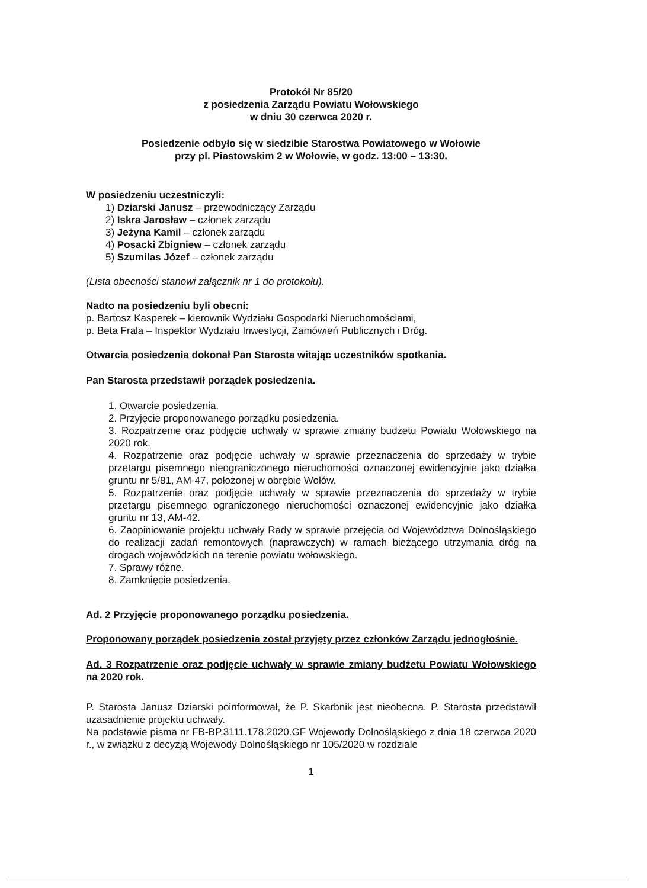Protokół Nr 85/20
z posiedzenia Zarządu Powiatu Wołowskiego
w dniu 30 czerwca 2020 r.
Posiedzenie odbyło się w siedzibie Starostwa Powiatowego w Wołowie
przy pl. Piastowskim 2 w Wołowie, w godz. 13:00 – 13:30.
W posiedzeniu uczestniczyli:
1) Dziarski Janusz – przewodniczący Zarządu
2) Iskra Jarosław – członek zarządu
3) Jeżyna Kamil – członek zarządu
4) Posacki Zbigniew – członek zarządu
5) Szumilas Józef – członek zarządu
(Lista obecności stanowi załącznik nr 1 do protokołu).
Nadto na posiedzeniu byli obecni:
p. Bartosz Kasperek – kierownik Wydziału Gospodarki Nieruchomościami,
p. Beta Frala – Inspektor Wydziału Inwestycji, Zamówień Publicznych i Dróg.
Otwarcia posiedzenia dokonał Pan Starosta witając uczestników spotkania.
Pan Starosta przedstawił porządek posiedzenia.
1. Otwarcie posiedzenia.
2. Przyjęcie proponowanego porządku posiedzenia.
3. Rozpatrzenie oraz podjęcie uchwały w sprawie zmiany budżetu Powiatu Wołowskiego na 2020 rok.
4. Rozpatrzenie oraz podjęcie uchwały w sprawie przeznaczenia do sprzedaży w trybie przetargu pisemnego nieograniczonego nieruchomości oznaczonej ewidencyjnie jako działka gruntu nr 5/81, AM-47, położonej w obrębie Wołów.
5. Rozpatrzenie oraz podjęcie uchwały w sprawie przeznaczenia do sprzedaży w trybie przetargu pisemnego ograniczonego nieruchomości oznaczonej ewidencyjnie jako działka gruntu nr 13, AM-42.
6. Zaopiniowanie projektu uchwały Rady w sprawie przejęcia od Województwa Dolnośląskiego do realizacji zadań remontowych (naprawczych) w ramach bieżącego utrzymania dróg na drogach wojewódzkich na terenie powiatu wołowskiego.
7. Sprawy różne.
8. Zamknięcie posiedzenia.
Ad. 2 Przyjęcie proponowanego porządku posiedzenia.
Proponowany porządek posiedzenia został przyjęty przez członków Zarządu jednogłośnie.
Ad. 3 Rozpatrzenie oraz podjęcie uchwały w sprawie zmiany budżetu Powiatu Wołowskiego na 2020 rok.
P. Starosta Janusz Dziarski poinformował, że P. Skarbnik jest nieobecna. P. Starosta przedstawił uzasadnienie projektu uchwały.
Na podstawie pisma nr FB-BP.3111.178.2020.GF Wojewody Dolnośląskiego z dnia 18 czerwca 2020 r., w związku z decyzją Wojewody Dolnośląskiego nr 105/2020 w rozdziale
1